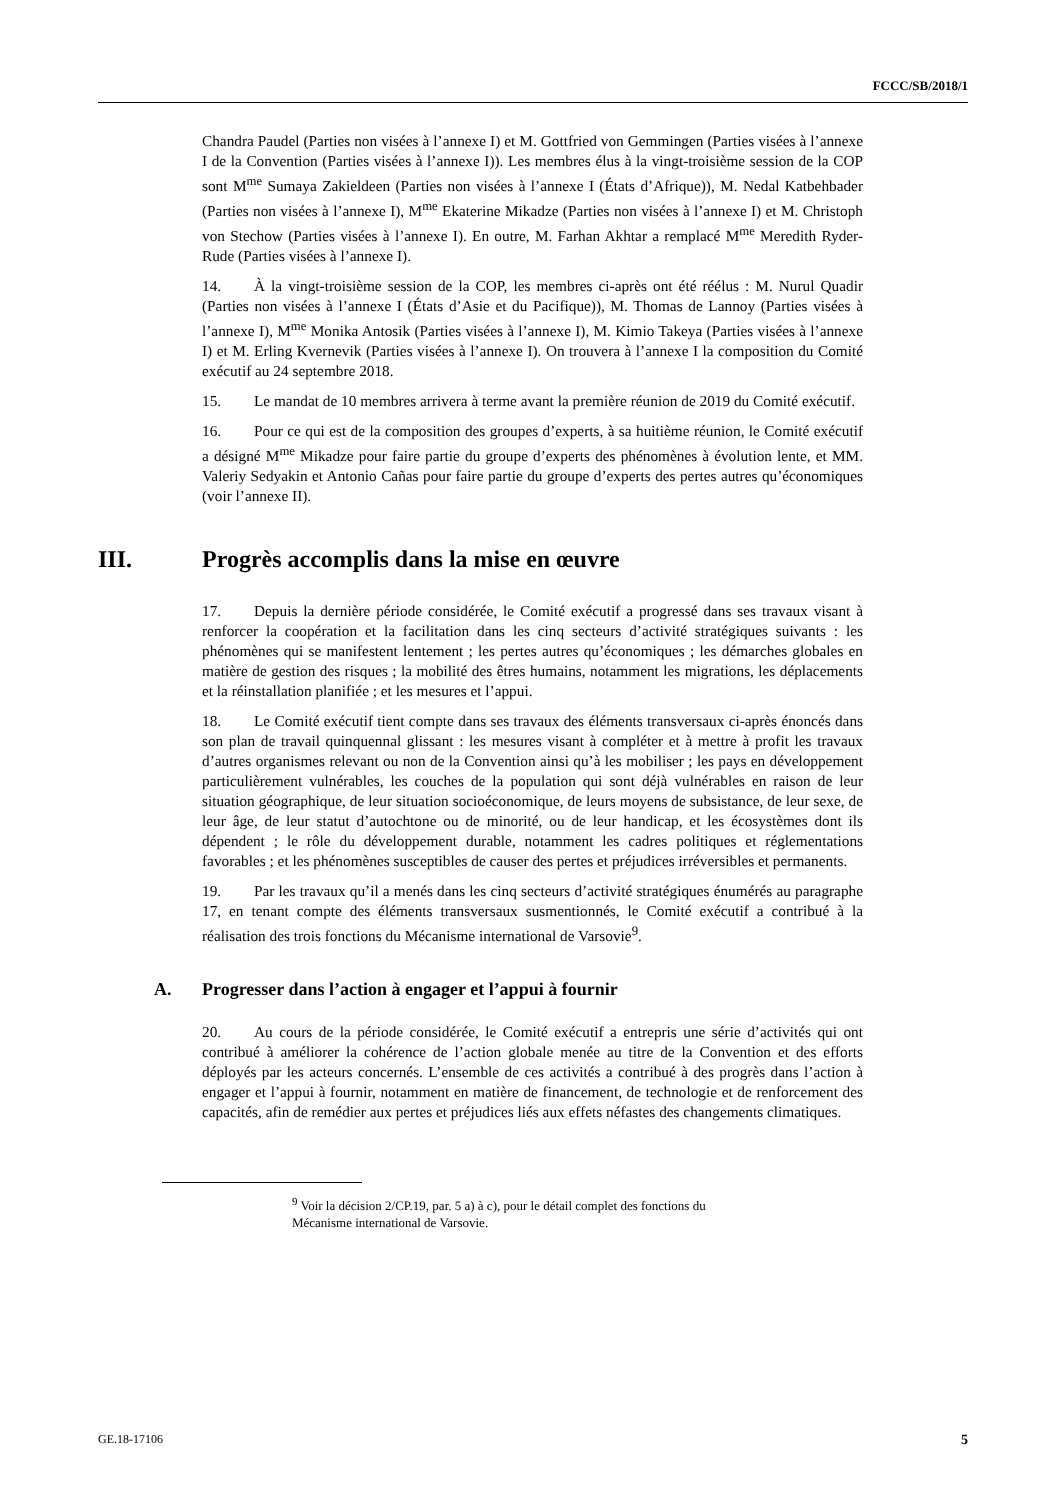FCCC/SB/2018/1
Chandra Paudel (Parties non visées à l’annexe I) et M. Gottfried von Gemmingen (Parties visées à l’annexe I de la Convention (Parties visées à l’annexe I)). Les membres élus à la vingt-troisième session de la COP sont M<sup>me</sup> Sumaya Zakieldeen (Parties non visées à l’annexe I (États d’Afrique)), M. Nedal Katbehbader (Parties non visées à l’annexe I), M<sup>me</sup> Ekaterine Mikadze (Parties non visées à l’annexe I) et M. Christoph von Stechow (Parties visées à l’annexe I). En outre, M. Farhan Akhtar a remplacé M<sup>me</sup> Meredith Ryder-Rude (Parties visées à l’annexe I).
14. À la vingt-troisième session de la COP, les membres ci-après ont été réélus : M. Nurul Quadir (Parties non visées à l’annexe I (États d’Asie et du Pacifique)), M. Thomas de Lannoy (Parties visées à l’annexe I), M<sup>me</sup> Monika Antosik (Parties visées à l’annexe I), M. Kimio Takeya (Parties visées à l’annexe I) et M. Erling Kvernevik (Parties visées à l’annexe I). On trouvera à l’annexe I la composition du Comité exécutif au 24 septembre 2018.
15. Le mandat de 10 membres arrivera à terme avant la première réunion de 2019 du Comité exécutif.
16. Pour ce qui est de la composition des groupes d’experts, à sa huitième réunion, le Comité exécutif a désigné M<sup>me</sup> Mikadze pour faire partie du groupe d’experts des phénomènes à évolution lente, et MM. Valeriy Sedyakin et Antonio Cañas pour faire partie du groupe d’experts des pertes autres qu’économiques (voir l’annexe II).
III. Progrès accomplis dans la mise en œuvre
17. Depuis la dernière période considérée, le Comité exécutif a progressé dans ses travaux visant à renforcer la coopération et la facilitation dans les cinq secteurs d’activité stratégiques suivants : les phénomènes qui se manifestent lentement ; les pertes autres qu’économiques ; les démarches globales en matière de gestion des risques ; la mobilité des êtres humains, notamment les migrations, les déplacements et la réinstallation planifiée ; et les mesures et l’appui.
18. Le Comité exécutif tient compte dans ses travaux des éléments transversaux ci-après énoncés dans son plan de travail quinquennal glissant : les mesures visant à compléter et à mettre à profit les travaux d’autres organismes relevant ou non de la Convention ainsi qu’à les mobiliser ; les pays en développement particulièrement vulnérables, les couches de la population qui sont déjà vulnérables en raison de leur situation géographique, de leur situation socioéconomique, de leurs moyens de subsistance, de leur sexe, de leur âge, de leur statut d’autochtone ou de minorité, ou de leur handicap, et les écosystèmes dont ils dépendent ; le rôle du développement durable, notamment les cadres politiques et réglementations favorables ; et les phénomènes susceptibles de causer des pertes et préjudices irréversibles et permanents.
19. Par les travaux qu’il a menés dans les cinq secteurs d’activité stratégiques énumérés au paragraphe 17, en tenant compte des éléments transversaux susmentionnés, le Comité exécutif a contribué à la réalisation des trois fonctions du Mécanisme international de Varsovie<sup>9</sup>.
A. Progresser dans l’action à engager et l’appui à fournir
20. Au cours de la période considérée, le Comité exécutif a entrepris une série d’activités qui ont contribué à améliorer la cohérence de l’action globale menée au titre de la Convention et des efforts déployés par les acteurs concernés. L’ensemble de ces activités a contribué à des progrès dans l’action à engager et l’appui à fournir, notamment en matière de financement, de technologie et de renforcement des capacités, afin de remédier aux pertes et préjudices liés aux effets néfastes des changements climatiques.
<sup>9</sup> Voir la décision 2/CP.19, par. 5 a) à c), pour le détail complet des fonctions du Mécanisme international de Varsovie.
GE.18-17106 5